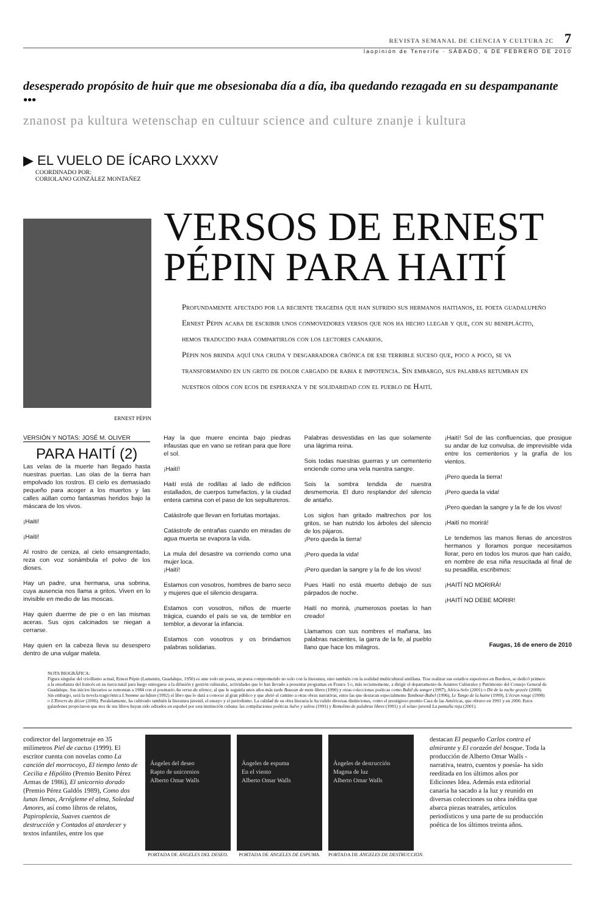REVISTA SEMANAL DE CIENCIA Y CULTURA 2C 7
laopinión de Tenerife · SÁBADO, 6 DE FEBRERO DE 2010
desesperado propósito de huir que me obsesionaba día a día, iba quedando rezagada en su despampanante •••
znanost pa kultura wetenschap en cultuur science and culture znanje i kultura
▶ EL VUELO DE ÍCARO LXXXV
COORDINADO POR:
CORIOLANO GONZÁLEZ MONTAÑEZ
ERNEST PÉPIN
VERSOS DE ERNEST PÉPIN PARA HAITÍ
Profundamente afectado por la reciente tragedia que han sufrido sus hermanos haitianos, el poeta guadalupeño Ernest Pépin acaba de escribir unos conmovedores versos que nos ha hecho llegar y que, con su beneplácito, hemos traducido para compartirlos con los lectores canarios.
Pépin nos brinda aquí una cruda y desgarradora crónica de ese terrible suceso que, poco a poco, se va transformando en un grito de dolor cargado de rabia e impotencia. Sin embargo, sus palabras retumban en nuestros oídos con ecos de esperanza y de solidaridad con el pueblo de Haití.
VERSIÓN Y NOTAS: JOSÉ M. OLIVER
PARA HAITÍ (2)
Las velas de la muerte han llegado hasta nuestras puertas. Las olas de la tierra han empolvado los rostros. El cielo es demasiado pequeño para acoger a los muertos y las calles aúllan como fantasmas heridos bajo la máscara de los vivos.
¡Haiti!
¡Haiti!
Al rostro de ceniza, al cielo ensangrentado, reza con voz sonámbula el polvo de los dioses.
Hay un padre, una hermana, una sobrina, cuya ausencia nos llama a gritos. Viven en lo invisible en medio de las moscas.
Hay quien duerme de pie o en las mismas aceras. Sus ojos calcinados se niegan a cerrarse.
Hay quien en la cabeza lleva su desespero dentro de una vulgar maleta.
Hay la que muere encinta bajo piedras infaustas que en vano se retiran para que llore el sol.
¡Haití!
Haití está de rodillas al lado de edificios estallados, de cuerpos tumefactos, y la ciudad entera camina con el paso de los sepultureros.
Catástrofe que llevan en fortuitas mortajas.
Catástrofe de entrañas cuando en miradas de agua muerta se evapora la vida.
La mula del desastre va corriendo como una mujer loca.
¡Haití!
Estamos con vosotros, hombres de barro seco y mujeres que el silencio desgarra.
Estamos con vosotros, niños de muerte trágica, cuando el país se va, de temblor en temblor, a devorar la infancia.
Estamos con vosotros y os brindamos palabras solidarias.
Palabras desvestidas en las que solamente una lágrima reina.
Sois todas nuestras guerras y un cementerio enciende como una vela nuestra sangre.
Sois la sombra tendida de nuestra desmemoria. El duro resplandor del silencio de antaño.
Los siglos han gritado maltrechos por los gritos, se han nutrido los árboles del silencio de los pájaros.
¡Pero queda la tierra!
¡Pero queda la vida!
¡Pero quedan la sangre y la fe de los vivos!
Pues Haití no está muerto debajo de sus párpados de noche.
Haití no morirá, ¡numerosos poetas lo han creado!
Llamamos con sus nombres el mañana, las palabras nacientes, la garra de la fe, al pueblo llano que hace los milagros.
¡Haití! Sol de las confluencias, que prosigue su andar de luz convulsa, de imprevisible vida entre los cementerios y la grafía de los vientos.
¡Pero queda la tierra!
¡Pero queda la vida!
¡Pero quedan la sangre y la fe de los vivos!
¡Haití no morirá!
Le tendemos las manos llenas de ancestros hermanos y lloramos porque necesitamos llorar, pero en todos los muros que han caído, en nombre de esa niña resucitada al final de su pesadilla, escribimos:
¡HAITÍ NO MORIRÁ!
¡HAITÍ NO DEBE MORIR!
Faugas, 16 de enero de 2010
NOTA BIOGRÁFICA:
Figura singular del criollismo actual, Ernest Pépin (Lamentin, Guadalupe, 1950) es ante todo un poeta, un poeta comprometido no solo con la literatura, sino también con la realidad multicultural antillana. Tras realizar sus estudios superiores en Burdeos, se dedicó primero a la enseñanza del francés en su tierra natal para luego entregarse a la difusión y gestión culturales, actividades que lo han llevado a presentar programas en France 3 o, más recientemente, a dirigir el departamento de Asuntos Culturales y Patrimonio del Consejo General de Guadalupe. Sus inicios literarios se remontan a 1984 con el poemario Au verso du silence, al que le seguiría unos años más tarde Boucan de mots libres (1990) y otras colecciones poéticas como Babil du songer (1997), Africa-Solo (2001) o Dit de la roche gravée (2008). Sin embargo, será la novela tragicómica L'homme au bâton (1992) el libro que lo dará a conocer al gran público y que abrió el camino a otras obras narrativas, entre las que destacan especialmente Tambour-Babel (1996), Le Tango de la haine (1999), L'écran rouge (1998) o L'Envers du décor (2006). Paralelamente, ha cultivado también la literatura juvenil, el ensayo y el periodismo. La calidad de su obra literaria le ha valido diversas distinciones, como el prestigioso premio Casa de las Américas, que obtuvo en 1991 y en 2000. Estos galardones propiciaron que tres de sus libros hayan sido editados en español por esta institución cubana: las compilaciones poéticas Salve y saliva (1991) y Remolino de palabras libres (1991) y el relato juvenil La pantalla roja (2001).
codirector del largometraje en 35 milímetros Piel de cactus (1999). El escritor cuenta con novelas como La canción del morrocoyo, El tiempo lento de Cecilia e Hipólito (Premio Benito Pérez Armas de 1986), El unicornio dorado (Premio Pérez Galdós 1989), Como dos lunas llenas, Arrégleme el alma, Soledad Amores, así como libros de relatos, Papiroplexia, Suaves cuentos de destrucción y Contados al atardecer y textos infantiles, entre los que
Ángeles del deseo
Rapto de unicornios
Alberto Omar Walls
PORTADA DE ÁNGELES DEL DESEO.
Ángeles de espuma
En el viento
Alberto Omar Walls
PORTADA DE ÁNGELES DE ESPUMA.
Ángeles de destrucción
Magma de luz
Alberto Omar Walls
PORTADA DE ÁNGELES DE DESTRUCCIÓN.
destacan El pequeño Carlos contra el almirante y El corazón del bosque. Toda la producción de Alberto Omar Walls -narrativa, teatro, cuentos y poesía- ha sido reeditada en los últimos años por Ediciones Idea. Además esta editorial canaria ha sacado a la luz y reunido en diversas colecciones su obra inédita que abarca piezas teatrales, artículos periodísticos y una parte de su producción poética de los últimos treinta años.